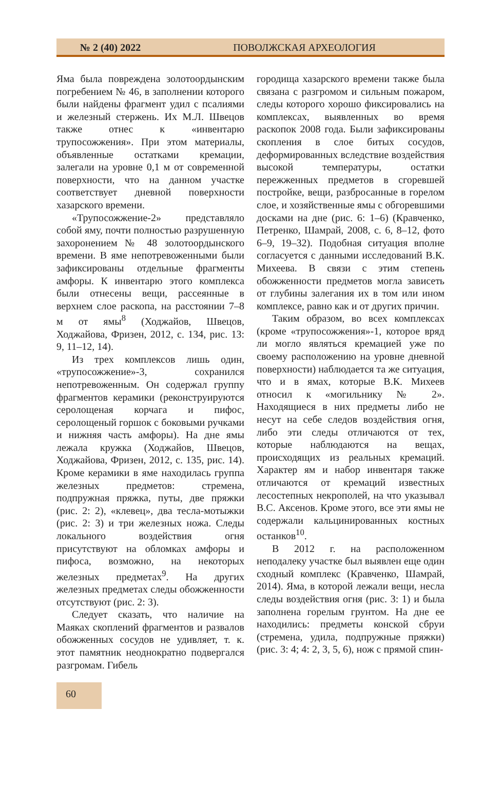№ 2 (40) 2022 ПОВОЛЖСКАЯ АРХЕОЛОГИЯ
Яма была повреждена золотоордынским погребением № 46, в заполнении которого были найдены фрагмент удил с псалиями и железный стержень. Их М.Л. Швецов также отнес к «инвентарю трупосожжения». При этом материалы, объявленные остатками кремации, залегали на уровне 0,1 м от современной поверхности, что на данном участке соответствует дневной поверхности хазарского времени.
«Трупосожжение-2» представляло собой яму, почти полностью разрушенную захоронением № 48 золотоордынского времени. В яме непотревоженными были зафиксированы отдельные фрагменты амфоры. К инвентарю этого комплекса были отнесены вещи, рассеянные в верхнем слое раскопа, на расстоянии 7–8 м от ямы<sup>8</sup> (Ходжайов, Швецов, Ходжайова, Фризен, 2012, с. 134, рис. 13: 9, 11–12, 14).
Из трех комплексов лишь один, «трупосожжение»-3, сохранился непотревоженным. Он содержал группу фрагментов керамики (реконструируются серолощеная корчага и пифос, серолощеный горшок с боковыми ручками и нижняя часть амфоры). На дне ямы лежала кружка (Ходжайов, Швецов, Ходжайова, Фризен, 2012, с. 135, рис. 14). Кроме керамики в яме находилась группа железных предметов: стремена, подпружная пряжка, путы, две пряжки (рис. 2: 2), «клевец», два тесла-мотыжки (рис. 2: 3) и три железных ножа. Следы локального воздействия огня присутствуют на обломках амфоры и пифоса, возможно, на некоторых железных предметах<sup>9</sup>. На других железных предметах следы обожженности отсутствуют (рис. 2: 3).
Следует сказать, что наличие на Маяках скоплений фрагментов и развалов обожженных сосудов не удивляет, т. к. этот памятник неоднократно подвергался разгромам. Гибель
городища хазарского времени также была связана с разгромом и сильным пожаром, следы которого хорошо фиксировались на комплексах, выявленных во время раскопок 2008 года. Были зафиксированы скопления в слое битых сосудов, деформированных вследствие воздействия высокой температуры, остатки пережженных предметов в сгоревшей постройке, вещи, разбросанные в горелом слое, и хозяйственные ямы с обгоревшими досками на дне (рис. 6: 1–6) (Кравченко, Петренко, Шамрай, 2008, с. 6, 8–12, фото 6–9, 19–32). Подобная ситуация вполне согласуется с данными исследований В.К. Михеева. В связи с этим степень обожженности предметов могла зависеть от глубины залегания их в том или ином комплексе, равно как и от других причин.
Таким образом, во всех комплексах (кроме «трупосожжения»-1, которое вряд ли могло являться кремацией уже по своему расположению на уровне дневной поверхности) наблюдается та же ситуация, что и в ямах, которые В.К. Михеев относил к «могильнику № 2». Находящиеся в них предметы либо не несут на себе следов воздействия огня, либо эти следы отличаются от тех, которые наблюдаются на вещах, происходящих из реальных кремаций. Характер ям и набор инвентаря также отличаются от кремаций известных лесостепных некрополей, на что указывал В.С. Аксенов. Кроме этого, все эти ямы не содержали кальцинированных костных останков<sup>10</sup>.
В 2012 г. на расположенном неподалеку участке был выявлен еще один сходный комплекс (Кравченко, Шамрай, 2014). Яма, в которой лежали вещи, несла следы воздействия огня (рис. 3: 1) и была заполнена горелым грунтом. На дне ее находились: предметы конской сбруи (стремена, удила, подпружные пряжки) (рис. 3: 4; 4: 2, 3, 5, 6), нож с прямой спин-
60